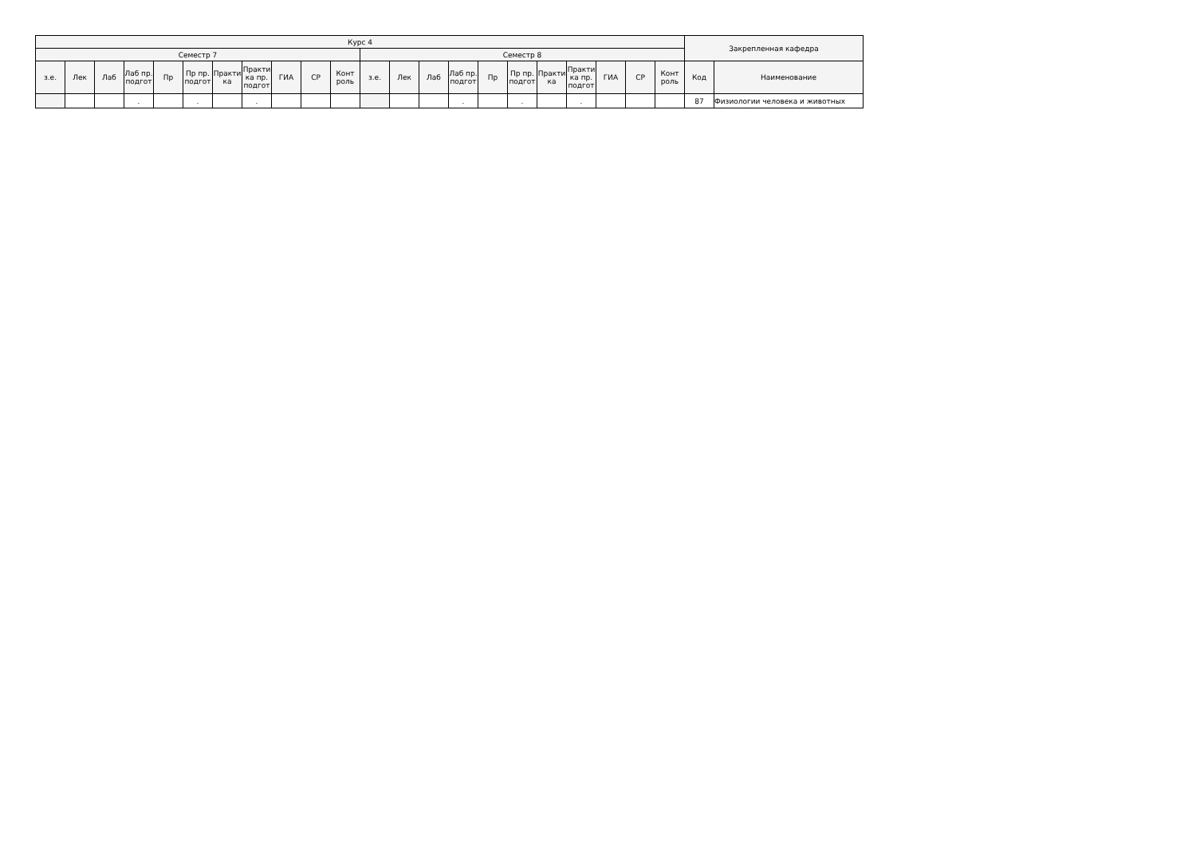| Курс 4 | | | | | | | | | | | | | | | | | | | | | | Закрепленная кафедра | |
| --- | --- | --- | --- | --- | --- | --- | --- | --- | --- | --- | --- | --- | --- | --- | --- | --- | --- | --- | --- | --- | --- | --- | --- |
| Семестр 7 | | | | | | | | | | | Семестр 8 | | | | | | | | | | | | |
| з.е. | Лек | Лаб | Лаб пр. подгот | Пр | Пр пр. подгот | Практи ка | Практи ка пр. подгот | ГИА | СР | Конт роль | з.е. | Лек | Лаб | Лаб пр. подгот | Пр | Пр пр. подгот | Практи ка | Практи ка пр. подгот | ГИА | СР | Конт роль | Код | Наименование |
| | | | . | | . | | . | | | | | | | . | | . | | . | | | | 87 | Физиологии человека и животных |